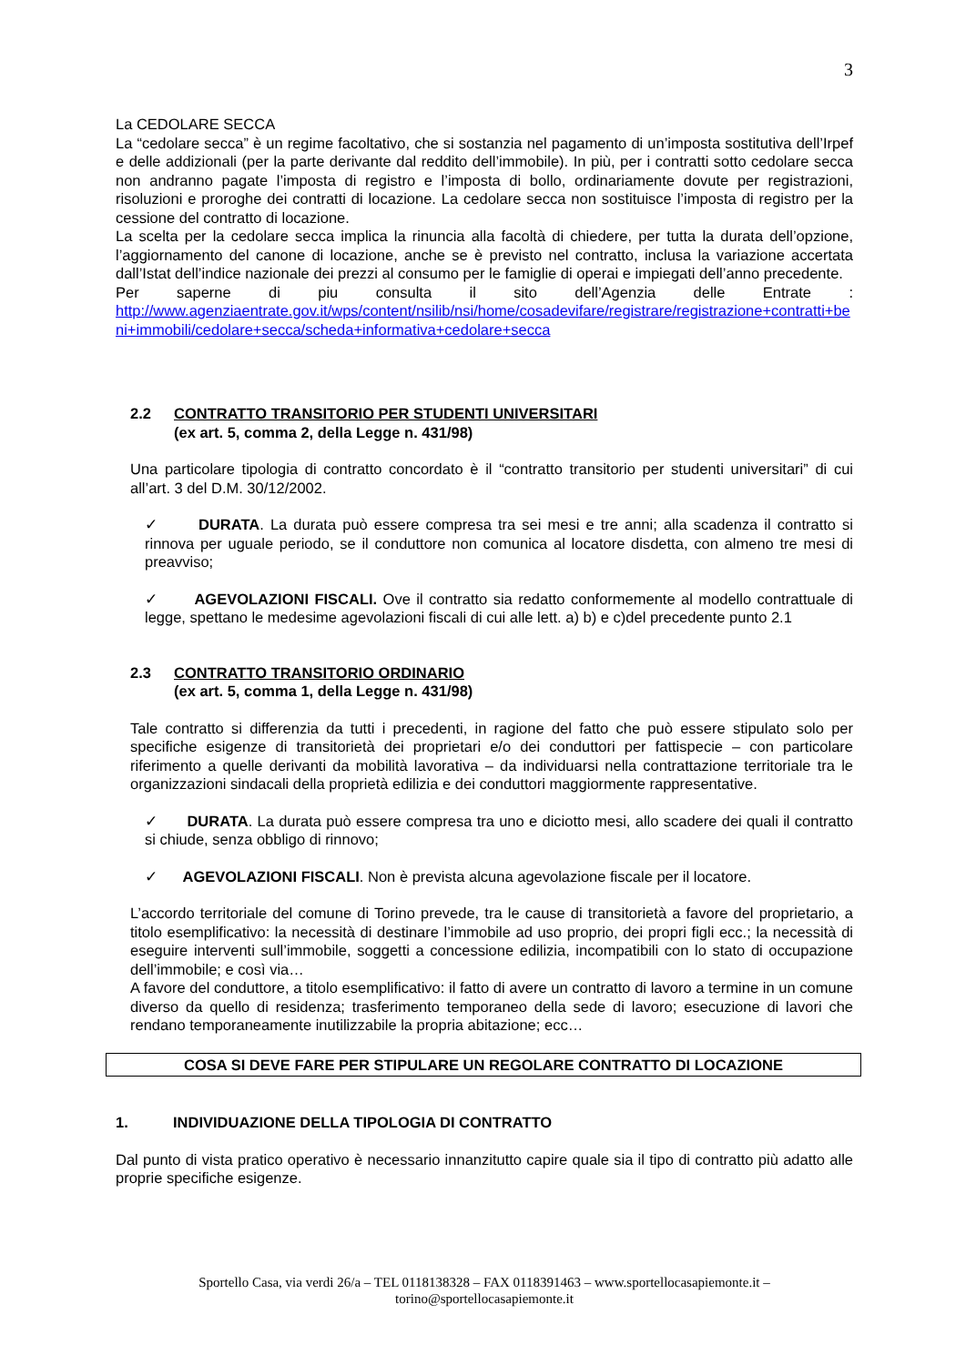3
La CEDOLARE SECCA
La “cedolare secca” è un regime facoltativo, che si sostanzia nel pagamento di un’imposta sostitutiva dell’Irpef e delle addizionali (per la parte derivante dal reddito dell’immobile). In più, per i contratti sotto cedolare secca non andranno pagate l’imposta di registro e l’imposta di bollo, ordinariamente dovute per registrazioni, risoluzioni e proroghe dei contratti di locazione. La cedolare secca non sostituisce l’imposta di registro per la cessione del contratto di locazione.
La scelta per la cedolare secca implica la rinuncia alla facoltà di chiedere, per tutta la durata dell’opzione, l’aggiornamento del canone di locazione, anche se è previsto nel contratto, inclusa la variazione accertata dall’Istat dell’indice nazionale dei prezzi al consumo per le famiglie di operai e impiegati dell’anno precedente.
Per saperne di piu consulta il sito dell’Agenzia delle Entrate :
http://www.agenziaentrate.gov.it/wps/content/nsilib/nsi/home/cosadevifare/registrare/registrazione+contratti+beni+immobili/cedolare+secca/scheda+informativa+cedolare+secca
2.2 CONTRATTO TRANSITORIO PER STUDENTI UNIVERSITARI
(ex art. 5, comma 2, della Legge n. 431/98)
Una particolare tipologia di contratto concordato è il “contratto transitorio per studenti universitari” di cui all’art. 3 del D.M. 30/12/2002.
✓ DURATA. La durata può essere compresa tra sei mesi e tre anni; alla scadenza il contratto si rinnova per uguale periodo, se il conduttore non comunica al locatore disdetta, con almeno tre mesi di preavviso;
✓ AGEVOLAZIONI FISCALI. Ove il contratto sia redatto conformemente al modello contrattuale di legge, spettano le medesime agevolazioni fiscali di cui alle lett. a) b) e c)del precedente punto 2.1
2.3 CONTRATTO TRANSITORIO ORDINARIO
(ex art. 5, comma 1, della Legge n. 431/98)
Tale contratto si differenzia da tutti i precedenti, in ragione del fatto che può essere stipulato solo per specifiche esigenze di transitorietà dei proprietari e/o dei conduttori per fattispecie – con particolare riferimento a quelle derivanti da mobilità lavorativa – da individuarsi nella contrattazione territoriale tra le organizzazioni sindacali della proprietà edilizia e dei conduttori maggiormente rappresentative.
✓ DURATA. La durata può essere compresa tra uno e diciotto mesi, allo scadere dei quali il contratto si chiude, senza obbligo di rinnovo;
✓ AGEVOLAZIONI FISCALI. Non è prevista alcuna agevolazione fiscale per il locatore.
L’accordo territoriale del comune di Torino prevede, tra le cause di transitorietà a favore del proprietario, a titolo esemplificativo: la necessità di destinare l’immobile ad uso proprio, dei propri figli ecc.; la necessità di eseguire interventi sull’immobile, soggetti a concessione edilizia, incompatibili con lo stato di occupazione dell’immobile; e così via…
A favore del conduttore, a titolo esemplificativo: il fatto di avere un contratto di lavoro a termine in un comune diverso da quello di residenza; trasferimento temporaneo della sede di lavoro; esecuzione di lavori che rendano temporaneamente inutilizzabile la propria abitazione; ecc…
COSA SI DEVE FARE PER STIPULARE UN REGOLARE CONTRATTO DI LOCAZIONE
1. INDIVIDUAZIONE DELLA TIPOLOGIA DI CONTRATTO
Dal punto di vista pratico operativo è necessario innanzitutto capire quale sia il tipo di contratto più adatto alle proprie specifiche esigenze.
Sportello Casa, via verdi 26/a – TEL 0118138328 – FAX 0118391463 – www.sportellocasapiemonte.it –
torino@sportellocasapiemonte.it